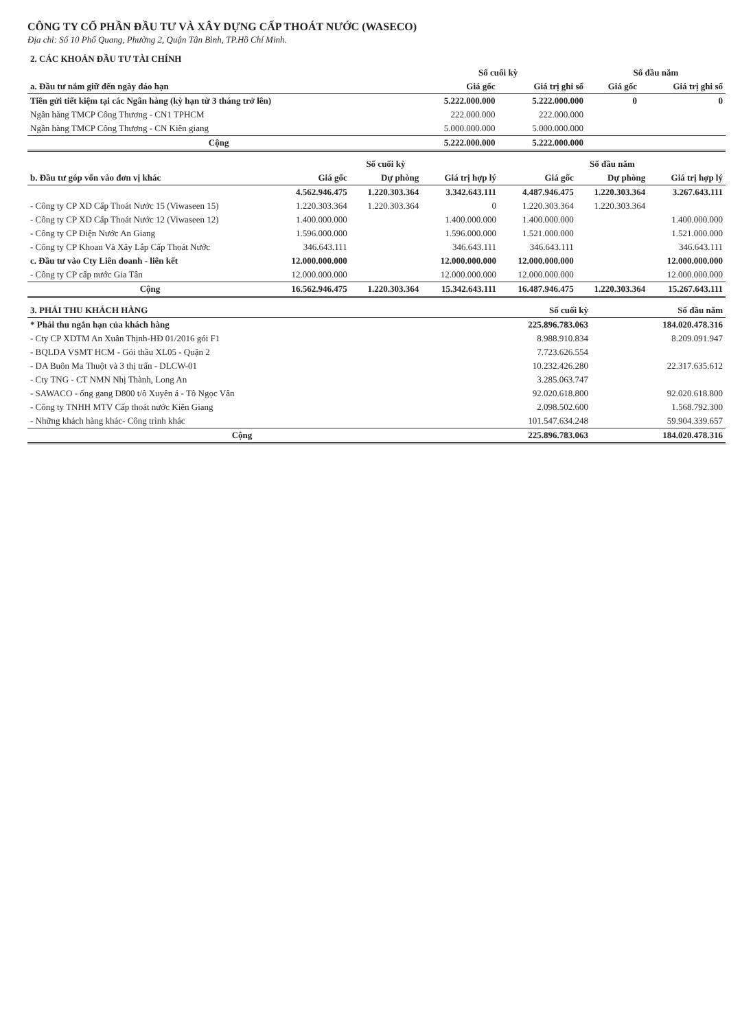CÔNG TY CỔ PHẦN ĐẦU TƯ VÀ XÂY DỰNG CẤP THOÁT NƯỚC (WASECO)
Địa chỉ: Số 10 Phổ Quang, Phường 2, Quận Tân Bình, TP.Hồ Chí Minh.
| 2. CÁC KHOẢN ĐẦU TƯ TÀI CHÍNH | | | | |
| | Số cuối kỳ | | Số đầu năm | |
| a. Đầu tư nắm giữ đến ngày đáo hạn | Giá gốc | Giá trị ghi sổ | Giá gốc | Giá trị ghi sổ |
| Tiền gửi tiết kiệm tại các Ngân hàng (kỳ hạn từ 3 tháng trở lên) | 5.222.000.000 | 5.222.000.000 | 0 | 0 |
| Ngân hàng TMCP Công Thương - CN1 TPHCM | 222.000.000 | 222.000.000 | | |
| Ngân hàng TMCP Công Thương - CN Kiên giang | 5.000.000.000 | 5.000.000.000 | | |
| Cộng | 5.222.000.000 | 5.222.000.000 | | |
| | Số cuối kỳ | | | Số đầu năm | | |
| b. Đầu tư góp vốn vào đơn vị khác | Giá gốc | Dự phòng | Giá trị hợp lý | Giá gốc | Dự phòng | Giá trị hợp lý |
| | 4.562.946.475 | 1.220.303.364 | 3.342.643.111 | 4.487.946.475 | 1.220.303.364 | 3.267.643.111 |
| - Công ty CP XD Cấp Thoát Nước 15 (Viwaseen 15) | 1.220.303.364 | 1.220.303.364 | 0 | 1.220.303.364 | 1.220.303.364 | |
| - Công ty CP XD Cấp Thoát Nước 12 (Viwaseen 12) | 1.400.000.000 | | 1.400.000.000 | 1.400.000.000 | | 1.400.000.000 |
| - Công ty CP Điện Nước An Giang | 1.596.000.000 | | 1.596.000.000 | 1.521.000.000 | | 1.521.000.000 |
| - Công ty CP Khoan Và Xây Lắp Cấp Thoát Nước | 346.643.111 | | 346.643.111 | 346.643.111 | | 346.643.111 |
| c. Đầu tư vào Cty Liên doanh - liên kết | 12.000.000.000 | | 12.000.000.000 | 12.000.000.000 | | 12.000.000.000 |
| - Công ty CP cấp nước Gia Tân | 12.000.000.000 | | 12.000.000.000 | 12.000.000.000 | | 12.000.000.000 |
| Cộng | 16.562.946.475 | 1.220.303.364 | 15.342.643.111 | 16.487.946.475 | 1.220.303.364 | 15.267.643.111 |
| 3. PHẢI THU KHÁCH HÀNG | Số cuối kỳ | Số đầu năm |
| * Phải thu ngắn hạn của khách hàng | 225.896.783.063 | 184.020.478.316 |
| - Cty CP XDTM An Xuân Thịnh-HĐ 01/2016 gói F1 | 8.988.910.834 | 8.209.091.947 |
| - BQLDA VSMT HCM - Gói thầu XL05 - Quận 2 | 7.723.626.554 | |
| - DA Buôn Ma Thuột và 3 thị trấn - DLCW-01 | 10.232.426.280 | 22.317.635.612 |
| - Cty TNG - CT NMN Nhị Thành, Long An | 3.285.063.747 | |
| - SAWACO - ống gang D800 t/ô Xuyên á - Tô Ngọc Vân | 92.020.618.800 | 92.020.618.800 |
| - Công ty TNHH MTV Cấp thoát nước Kiên Giang | 2.098.502.600 | 1.568.792.300 |
| - Những khách hàng khác- Công trình khác | 101.547.634.248 | 59.904.339.657 |
| Cộng | 225.896.783.063 | 184.020.478.316 |